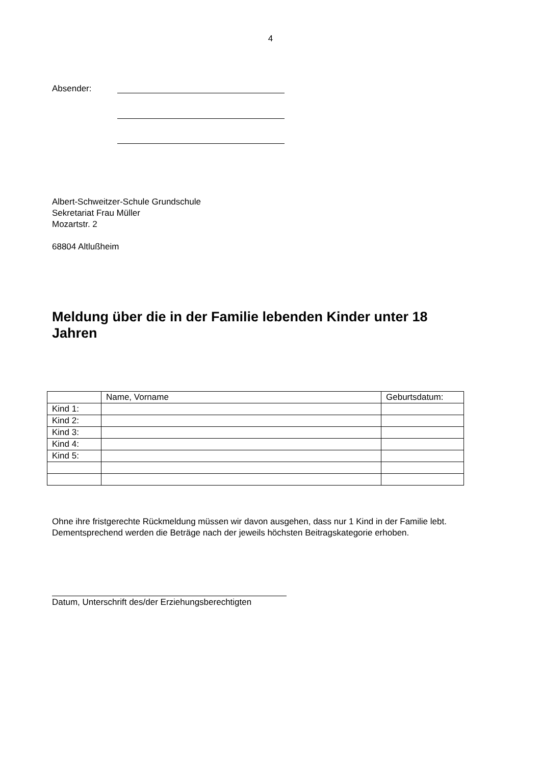4
Absender:
Albert-Schweitzer-Schule Grundschule
Sekretariat Frau Müller
Mozartstr. 2
68804 Altlußheim
Meldung über die in der Familie lebenden Kinder unter 18 Jahren
| | Name, Vorname | Geburtsdatum: |
| Kind 1: | | |
| Kind 2: | | |
| Kind 3: | | |
| Kind 4: | | |
| Kind 5: | | |
Ohne ihre fristgerechte Rückmeldung müssen wir davon ausgehen, dass nur 1 Kind in der Familie lebt. Dementsprechend werden die Beträge nach der jeweils höchsten Beitragskategorie erhoben.
Datum, Unterschrift des/der Erziehungsberechtigten